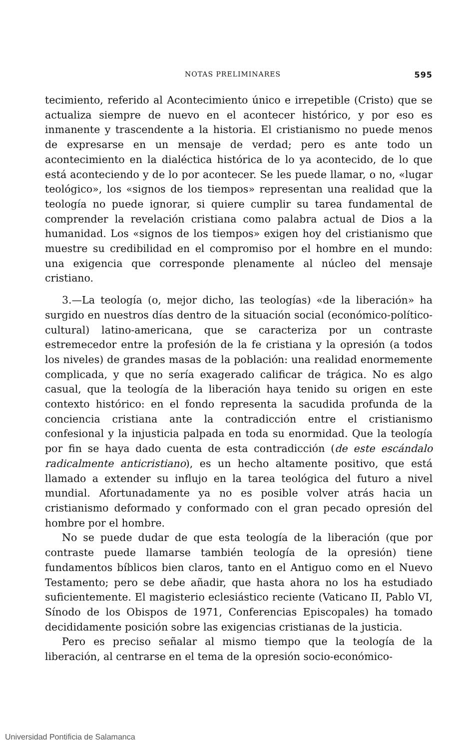NOTAS PRELIMINARES 595
tecimiento, referido al Acontecimiento único e irrepetible (Cristo) que se actualiza siempre de nuevo en el acontecer histórico, y por eso es inmanente y trascendente a la historia. El cristianismo no puede menos de expresarse en un mensaje de verdad; pero es ante todo un acontecimiento en la dialéctica histórica de lo ya acontecido, de lo que está aconteciendo y de lo por acontecer. Se les puede llamar, o no, «lugar teológico», los «signos de los tiempos» representan una realidad que la teología no puede ignorar, si quiere cumplir su tarea fundamental de comprender la revelación cristiana como palabra actual de Dios a la humanidad. Los «signos de los tiempos» exigen hoy del cristianismo que muestre su credibilidad en el compromiso por el hombre en el mundo: una exigencia que corresponde plenamente al núcleo del mensaje cristiano.
3.—La teología (o, mejor dicho, las teologías) «de la liberación» ha surgido en nuestros días dentro de la situación social (económico-político-cultural) latino-americana, que se caracteriza por un contraste estremecedor entre la profesión de la fe cristiana y la opresión (a todos los niveles) de grandes masas de la población: una realidad enormemente complicada, y que no sería exagerado calificar de trágica. No es algo casual, que la teología de la liberación haya tenido su origen en este contexto histórico: en el fondo representa la sacudida profunda de la conciencia cristiana ante la contradicción entre el cristianismo confesional y la injusticia palpada en toda su enormidad. Que la teología por fin se haya dado cuenta de esta contradicción (de este escándalo radicalmente anticristiano), es un hecho altamente positivo, que está llamado a extender su influjo en la tarea teológica del futuro a nivel mundial. Afortunadamente ya no es posible volver atrás hacia un cristianismo deformado y conformado con el gran pecado opresión del hombre por el hombre.
No se puede dudar de que esta teología de la liberación (que por contraste puede llamarse también teología de la opresión) tiene fundamentos bíblicos bien claros, tanto en el Antiguo como en el Nuevo Testamento; pero se debe añadir, que hasta ahora no los ha estudiado suficientemente. El magisterio eclesiástico reciente (Vaticano II, Pablo VI, Sínodo de los Obispos de 1971, Conferencias Episcopales) ha tomado decididamente posición sobre las exigencias cristianas de la justicia.
Pero es preciso señalar al mismo tiempo que la teología de la liberación, al centrarse en el tema de la opresión socio-económico-
Universidad Pontificia de Salamanca